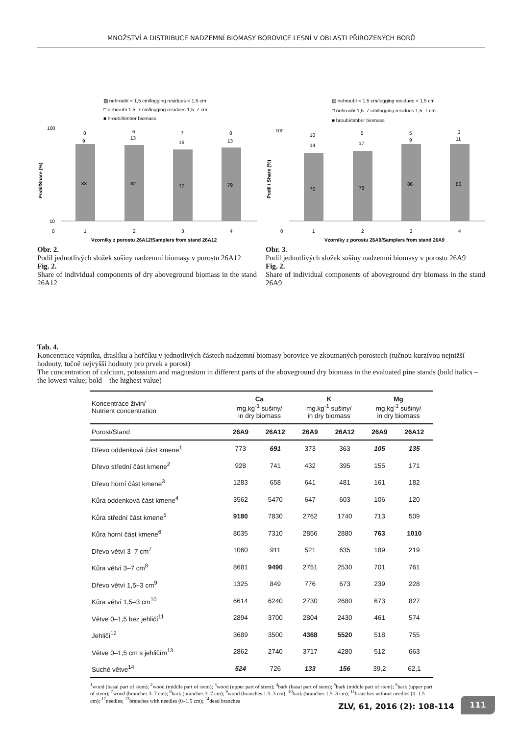MNOŽSTVÍ A DISTRIBUCE NADZEMNÍ BIOMASY BOROVICE LESNÍ V OBLASTI PŘIROZENÝCH BORŮ
▨ nehroubí < 1,5 cm/logging residues < 1,5 cm
□ nehroubí 1,5–7 cm/logging residues 1,5–7 cm
■ hroubí/timber biomass
Podíl/Share (%)
100
10
0
83
9
8
82
13
6
77
16
7
79
13
8
1
2
3
4
Vzorníky z porostu 26A12/Samplers from stand 26A12
Obr. 2.
Podíl jednotlivých složek sušiny nadzemní biomasy v porostu 26A12
Fig. 2.
Share of individual components of dry aboveground biomass in the stand 26A12
▨ nehroubí < 1,5 cm/logging residues < 1,5 cm
□ nehroubí 1,5–7 cm/logging residues 1,5–7 cm
■ hroubí/timber biomass
Podíl / Share (%)
100
0
76
14
10
78
17
5
86
9
5
86
11
3
1
2
3
4
Vzorníky z porostu 26A9/Samplers from stand 26A9
Obr. 3.
Podíl jednotlivých složek sušiny nadzemní biomasy v porostu 26A9
Fig. 2.
Share of individual components of aboveground dry biomass in the stand 26A9
Tab. 4.
Koncentrace vápníku, draslíku a hořčíku v jednotlivých částech nadzemní biomasy borovice ve zkoumaných porostech (tučnou kurzívou nejnižší hodnoty, tučně nejvyšší hodnoty pro prvek a porost)
The concentration of calcium, potassium and magnesium in different parts of the aboveground dry biomass in the evaluated pine stands (bold italics – the lowest value; bold – the highest value)
| Koncentrace živin/ Nutrient concentration | Ca mg.kg<sup>-1</sup> sušiny/ in dry biomass | | K mg.kg<sup>-1</sup> sušiny/ in dry biomass | | Mg mg.kg<sup>-1</sup> sušiny/ in dry biomass | |
| --- | --- | --- | --- | --- | --- | --- |
| Porost/Stand | 26A9 | 26A12 | 26A9 | 26A12 | 26A9 | 26A12 |
| Dřevo oddenková část kmene<sup>1</sup> | 773 | 691 | 373 | 363 | 105 | 135 |
| Dřevo střední část kmene<sup>2</sup> | 928 | 741 | 432 | 395 | 155 | 171 |
| Dřevo horní část kmene<sup>3</sup> | 1283 | 658 | 641 | 481 | 161 | 182 |
| Kůra oddenková část kmene<sup>4</sup> | 3562 | 5470 | 647 | 603 | 106 | 120 |
| Kůra střední část kmene<sup>5</sup> | 9180 | 7830 | 2762 | 1740 | 713 | 509 |
| Kůra horní část kmene<sup>6</sup> | 8035 | 7310 | 2856 | 2880 | 763 | 1010 |
| Dřevo větví 3–7 cm<sup>7</sup> | 1060 | 911 | 521 | 635 | 189 | 219 |
| Kůra větví 3–7 cm<sup>8</sup> | 8681 | 9490 | 2751 | 2530 | 701 | 761 |
| Dřevo větví 1,5–3 cm<sup>9</sup> | 1325 | 849 | 776 | 673 | 239 | 228 |
| Kůra větví 1,5–3 cm<sup>10</sup> | 6614 | 6240 | 2730 | 2680 | 673 | 827 |
| Větve 0–1,5 bez jehličí<sup>11</sup> | 2894 | 3700 | 2804 | 2430 | 461 | 574 |
| Jehličí<sup>12</sup> | 3689 | 3500 | 4368 | 5520 | 518 | 755 |
| Větve 0–1,5 cm s jehličím<sup>13</sup> | 2862 | 2740 | 3717 | 4280 | 512 | 663 |
| Suché větve<sup>14</sup> | 524 | 726 | 133 | 156 | 39,2 | 62,1 |
<sup>1</sup> wood (basal part of stem); <sup>2</sup>wood (middle part of stem); <sup>3</sup>wood (upper part of stem); <sup>4</sup>bark (basal part of stem); <sup>5</sup>bark (middle part of stem); <sup>6</sup>bark (upper part of stem); <sup>7</sup>wood (branches 3–7 cm); <sup>8</sup>bark (branches 3–7 cm); <sup>9</sup>wood (branches 1.5–3 cm); <sup>10</sup>bark (branches 1.5–3 cm); <sup>11</sup>branches without needles (0–1.5 cm); <sup>12</sup>needles; <sup>13</sup>branches with needles (0–1.5 cm); <sup>14</sup>dead branches
ZLV, 61, 2016 (2): 108-114
111